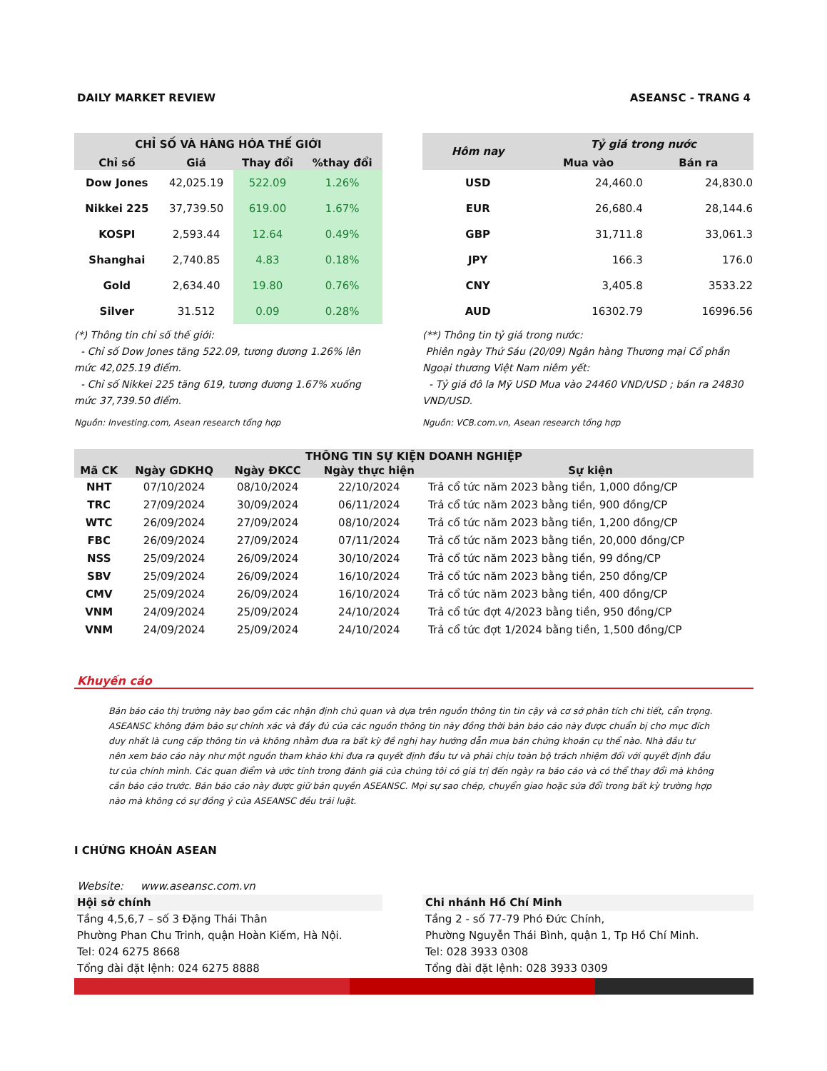DAILY MARKET REVIEW ASEANSC - TRANG 4
| CHỈ SỐ VÀ HÀNG HÓA THẾ GIỚI | | | |
| --- | --- | --- | --- |
| Chỉ số | Giá | Thay đổi | %thay đổi |
| Dow Jones | 42,025.19 | 522.09 | 1.26% |
| Nikkei 225 | 37,739.50 | 619.00 | 1.67% |
| KOSPI | 2,593.44 | 12.64 | 0.49% |
| Shanghai | 2,740.85 | 4.83 | 0.18% |
| Gold | 2,634.40 | 19.80 | 0.76% |
| Silver | 31.512 | 0.09 | 0.28% |
(*) Thông tin chỉ số thế giới:
- Chỉ số Dow Jones tăng 522.09, tương đương 1.26% lên mức 42,025.19 điểm.
- Chỉ số Nikkei 225 tăng 619, tương đương 1.67% xuống mức 37,739.50 điểm.
Nguồn: Investing.com, Asean research tổng hợp
| Hôm nay | Tỷ giá trong nước | |
| --- | --- | --- |
| | Mua vào | Bán ra |
| USD | 24,460.0 | 24,830.0 |
| EUR | 26,680.4 | 28,144.6 |
| GBP | 31,711.8 | 33,061.3 |
| JPY | 166.3 | 176.0 |
| CNY | 3,405.8 | 3533.22 |
| AUD | 16302.79 | 16996.56 |
(**) Thông tin tỷ giá trong nước:
Phiên ngày Thứ Sáu (20/09) Ngân hàng Thương mại Cổ phần Ngoại thương Việt Nam niêm yết:
- Tỷ giá đô la Mỹ USD Mua vào 24460 VND/USD ; bán ra 24830 VND/USD.
Nguồn: VCB.com.vn, Asean research tổng hợp
| THÔNG TIN SỰ KIỆN DOANH NGHIỆP | | | | |
| --- | --- | --- | --- | --- |
| Mã CK | Ngày GDKHQ | Ngày ĐKCC | Ngày thực hiện | Sự kiện |
| NHT | 07/10/2024 | 08/10/2024 | 22/10/2024 | Trả cổ tức năm 2023 bằng tiền, 1,000 đồng/CP |
| TRC | 27/09/2024 | 30/09/2024 | 06/11/2024 | Trả cổ tức năm 2023 bằng tiền, 900 đồng/CP |
| WTC | 26/09/2024 | 27/09/2024 | 08/10/2024 | Trả cổ tức năm 2023 bằng tiền, 1,200 đồng/CP |
| FBC | 26/09/2024 | 27/09/2024 | 07/11/2024 | Trả cổ tức năm 2023 bằng tiền, 20,000 đồng/CP |
| NSS | 25/09/2024 | 26/09/2024 | 30/10/2024 | Trả cổ tức năm 2023 bằng tiền, 99 đồng/CP |
| SBV | 25/09/2024 | 26/09/2024 | 16/10/2024 | Trả cổ tức năm 2023 bằng tiền, 250 đồng/CP |
| CMV | 25/09/2024 | 26/09/2024 | 16/10/2024 | Trả cổ tức năm 2023 bằng tiền, 400 đồng/CP |
| VNM | 24/09/2024 | 25/09/2024 | 24/10/2024 | Trả cổ tức đợt 4/2023 bằng tiền, 950 đồng/CP |
| VNM | 24/09/2024 | 25/09/2024 | 24/10/2024 | Trả cổ tức đợt 1/2024 bằng tiền, 1,500 đồng/CP |
Khuyến cáo
Bản báo cáo thị trường này bao gồm các nhận định chủ quan và dựa trên nguồn thông tin tin cậy và cơ sở phân tích chi tiết, cẩn trọng. ASEANSC không đảm bảo sự chính xác và đầy đủ của các nguồn thông tin này đồng thời bản báo cáo này được chuẩn bị cho mục đích duy nhất là cung cấp thông tin và không nhằm đưa ra bất kỳ đề nghị hay hướng dẫn mua bán chứng khoán cụ thể nào. Nhà đầu tư nên xem báo cáo này như một nguồn tham khảo khi đưa ra quyết định đầu tư và phải chịu toàn bộ trách nhiệm đối với quyết định đầu tư của chính mình. Các quan điểm và ước tính trong đánh giá của chúng tôi có giá trị đến ngày ra báo cáo và có thể thay đổi mà không cần báo cáo trước. Bản báo cáo này được giữ bản quyền ASEANSC. Mọi sự sao chép, chuyển giao hoặc sửa đổi trong bất kỳ trường hợp nào mà không có sự đồng ý của ASEANSC đều trái luật.
I CHỨNG KHOÁN ASEAN
Website: www.aseansc.com.vn
Hội sở chính
Tầng 4,5,6,7 – số 3 Đặng Thái Thân
Phường Phan Chu Trinh, quận Hoàn Kiếm, Hà Nội.
Tel: 024 6275 8668
Tổng đài đặt lệnh: 024 6275 8888
Chi nhánh Hồ Chí Minh
Tầng 2 - số 77-79 Phó Đức Chính,
Phường Nguyễn Thái Bình, quận 1, Tp Hồ Chí Minh.
Tel: 028 3933 0308
Tổng đài đặt lệnh: 028 3933 0309